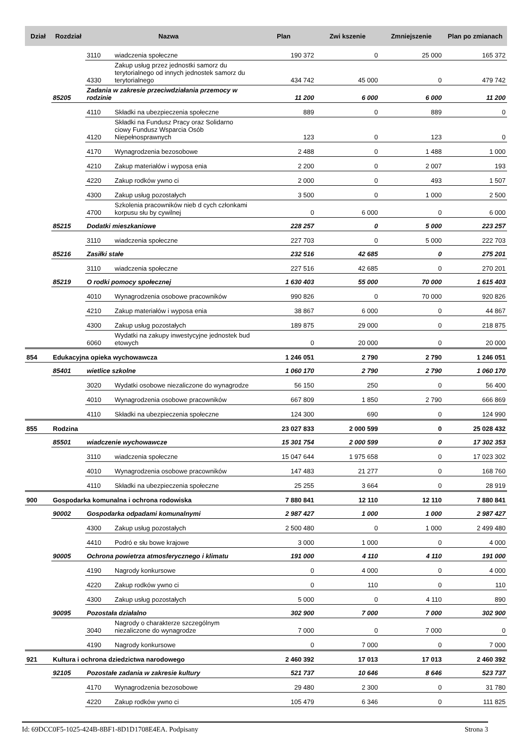| Dział | Rozdział | Nazwa | | Plan | Zwi kszenie | Zmniejszenie | Plan po zmianach |
| --- | --- | --- | --- | --- | --- | --- | --- |
| | | 3110 | wiadczenia społeczne | 190 372 | 0 | 25 000 | 165 372 |
| | | 4330 | Zakup usług przez jednostki samorz du terytorialnego od innych jednostek samorz du terytorialnego | 434 742 | 45 000 | 0 | 479 742 |
| | 85205 | Zadania w zakresie przeciwdziałania przemocy w rodzinie | | 11 200 | 6 000 | 6 000 | 11 200 |
| | | 4110 | Składki na ubezpieczenia społeczne | 889 | 0 | 889 | 0 |
| | | 4120 | Składki na Fundusz Pracy oraz Solidarno ciowy Fundusz Wsparcia Osób Niepełnosprawnych | 123 | 0 | 123 | 0 |
| | | 4170 | Wynagrodzenia bezosobowe | 2 488 | 0 | 1 488 | 1 000 |
| | | 4210 | Zakup materiałów i wyposa enia | 2 200 | 0 | 2 007 | 193 |
| | | 4220 | Zakup rodków ywno ci | 2 000 | 0 | 493 | 1 507 |
| | | 4300 | Zakup usług pozostałych | 3 500 | 0 | 1 000 | 2 500 |
| | | 4700 | Szkolenia pracowników nieb d cych członkami korpusu słu by cywilnej | 0 | 6 000 | 0 | 6 000 |
| | 85215 | Dodatki mieszkaniowe | | 228 257 | 0 | 5 000 | 223 257 |
| | | 3110 | wiadczenia społeczne | 227 703 | 0 | 5 000 | 222 703 |
| | 85216 | Zasiłki stałe | | 232 516 | 42 685 | 0 | 275 201 |
| | | 3110 | wiadczenia społeczne | 227 516 | 42 685 | 0 | 270 201 |
| | 85219 | O rodki pomocy społecznej | | 1 630 403 | 55 000 | 70 000 | 1 615 403 |
| | | 4010 | Wynagrodzenia osobowe pracowników | 990 826 | 0 | 70 000 | 920 826 |
| | | 4210 | Zakup materiałów i wyposa enia | 38 867 | 6 000 | 0 | 44 867 |
| | | 4300 | Zakup usług pozostałych | 189 875 | 29 000 | 0 | 218 875 |
| | | 6060 | Wydatki na zakupy inwestycyjne jednostek bud etowych | 0 | 20 000 | 0 | 20 000 |
| 854 | Edukacyjna opieka wychowawcza | | | 1 246 051 | 2 790 | 2 790 | 1 246 051 |
| | 85401 | wietlice szkolne | | 1 060 170 | 2 790 | 2 790 | 1 060 170 |
| | | 3020 | Wydatki osobowe niezaliczone do wynagrodze | 56 150 | 250 | 0 | 56 400 |
| | | 4010 | Wynagrodzenia osobowe pracowników | 667 809 | 1 850 | 2 790 | 666 869 |
| | | 4110 | Składki na ubezpieczenia społeczne | 124 300 | 690 | 0 | 124 990 |
| 855 | Rodzina | | | 23 027 833 | 2 000 599 | 0 | 25 028 432 |
| | 85501 | wiadczenie wychowawcze | | 15 301 754 | 2 000 599 | 0 | 17 302 353 |
| | | 3110 | wiadczenia społeczne | 15 047 644 | 1 975 658 | 0 | 17 023 302 |
| | | 4010 | Wynagrodzenia osobowe pracowników | 147 483 | 21 277 | 0 | 168 760 |
| | | 4110 | Składki na ubezpieczenia społeczne | 25 255 | 3 664 | 0 | 28 919 |
| 900 | Gospodarka komunalna i ochrona rodowiska | | | 7 880 841 | 12 110 | 12 110 | 7 880 841 |
| | 90002 | Gospodarka odpadami komunalnymi | | 2 987 427 | 1 000 | 1 000 | 2 987 427 |
| | | 4300 | Zakup usług pozostałych | 2 500 480 | 0 | 1 000 | 2 499 480 |
| | | 4410 | Podró e słu bowe krajowe | 3 000 | 1 000 | 0 | 4 000 |
| | 90005 | Ochrona powietrza atmosferycznego i klimatu | | 191 000 | 4 110 | 4 110 | 191 000 |
| | | 4190 | Nagrody konkursowe | 0 | 4 000 | 0 | 4 000 |
| | | 4220 | Zakup rodków ywno ci | 0 | 110 | 0 | 110 |
| | | 4300 | Zakup usług pozostałych | 5 000 | 0 | 4 110 | 890 |
| | 90095 | Pozostała działalno | | 302 900 | 7 000 | 7 000 | 302 900 |
| | | 3040 | Nagrody o charakterze szczególnym niezaliczone do wynagrodze | 7 000 | 0 | 7 000 | 0 |
| | | 4190 | Nagrody konkursowe | 0 | 7 000 | 0 | 7 000 |
| 921 | Kultura i ochrona dziedzictwa narodowego | | | 2 460 392 | 17 013 | 17 013 | 2 460 392 |
| | 92105 | Pozostałe zadania w zakresie kultury | | 521 737 | 10 646 | 8 646 | 523 737 |
| | | 4170 | Wynagrodzenia bezosobowe | 29 480 | 2 300 | 0 | 31 780 |
| | | 4220 | Zakup rodków ywno ci | 105 479 | 6 346 | 0 | 111 825 |
Id: 69DCC0F5-1025-424B-8BF1-8D1D1708E4EA. Podpisany Strona 3